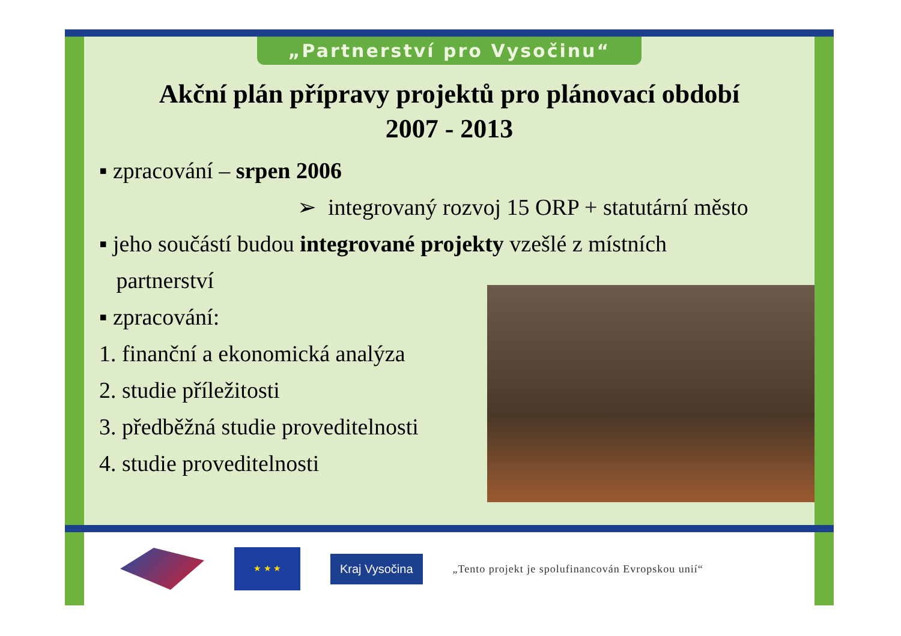„Partnerství pro Vysočinu“
Akční plán přípravy projektů pro plánovací období
2007 - 2013
▪ zpracování – srpen 2006
➢ integrovaný rozvoj 15 ORP + statutární město
▪ jeho součástí budou integrované projekty vzešlé z místních
partnerství
▪ zpracování:
1. finanční a ekonomická analýza
2. studie příležitosti
3. předběžná studie proveditelnosti
4. studie proveditelnosti
★ ★ ★
Kraj Vysočina
„Tento projekt je spolufinancován Evropskou unií“